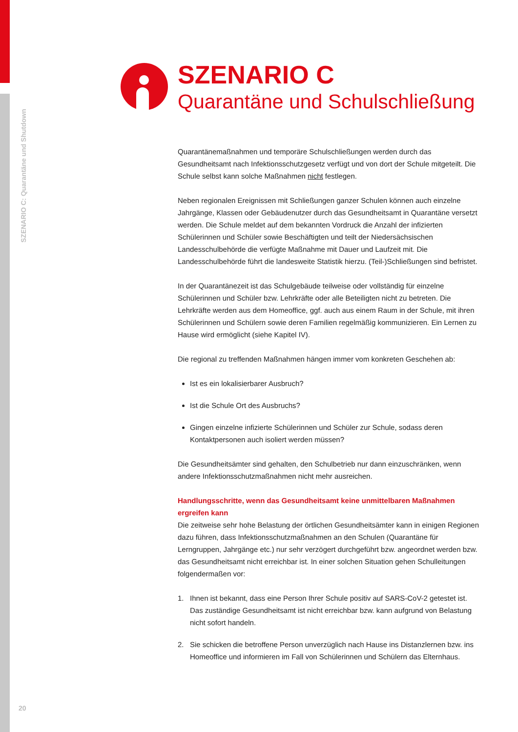SZENARIO C: Quarantäne und Shutdown
SZENARIO C
Quarantäne und Schulschließung
Quarantänemaßnahmen und temporäre Schulschließungen werden durch das Gesundheitsamt nach Infektionsschutzgesetz verfügt und von dort der Schule mitgeteilt. Die Schule selbst kann solche Maßnahmen nicht festlegen.
Neben regionalen Ereignissen mit Schließungen ganzer Schulen können auch einzelne Jahrgänge, Klassen oder Gebäudenutzer durch das Gesundheitsamt in Quarantäne versetzt werden. Die Schule meldet auf dem bekannten Vordruck die Anzahl der infizierten Schülerinnen und Schüler sowie Beschäftigten und teilt der Niedersächsischen Landesschulbehörde die verfügte Maßnahme mit Dauer und Laufzeit mit. Die Landesschulbehörde führt die landesweite Statistik hierzu. (Teil-)Schließungen sind befristet.
In der Quarantänezeit ist das Schulgebäude teilweise oder vollständig für einzelne Schülerinnen und Schüler bzw. Lehrkräfte oder alle Beteiligten nicht zu betreten. Die Lehrkräfte werden aus dem Homeoffice, ggf. auch aus einem Raum in der Schule, mit ihren Schülerinnen und Schülern sowie deren Familien regelmäßig kommunizieren. Ein Lernen zu Hause wird ermöglicht (siehe Kapitel IV).
Die regional zu treffenden Maßnahmen hängen immer vom konkreten Geschehen ab:
Ist es ein lokalisierbarer Ausbruch?
Ist die Schule Ort des Ausbruchs?
Gingen einzelne infizierte Schülerinnen und Schüler zur Schule, sodass deren Kontaktpersonen auch isoliert werden müssen?
Die Gesundheitsämter sind gehalten, den Schulbetrieb nur dann einzuschränken, wenn andere Infektionsschutzmaßnahmen nicht mehr ausreichen.
Handlungsschritte, wenn das Gesundheitsamt keine unmittelbaren Maßnahmen ergreifen kann
Die zeitweise sehr hohe Belastung der örtlichen Gesundheitsämter kann in einigen Regionen dazu führen, dass Infektionsschutzmaßnahmen an den Schulen (Quarantäne für Lerngruppen, Jahrgänge etc.) nur sehr verzögert durchgeführt bzw. angeordnet werden bzw. das Gesundheitsamt nicht erreichbar ist. In einer solchen Situation gehen Schulleitungen folgendermaßen vor:
1. Ihnen ist bekannt, dass eine Person Ihrer Schule positiv auf SARS-CoV-2 getestet ist. Das zuständige Gesundheitsamt ist nicht erreichbar bzw. kann aufgrund von Belastung nicht sofort handeln.
2. Sie schicken die betroffene Person unverzüglich nach Hause ins Distanzlernen bzw. ins Homeoffice und informieren im Fall von Schülerinnen und Schülern das Elternhaus.
20